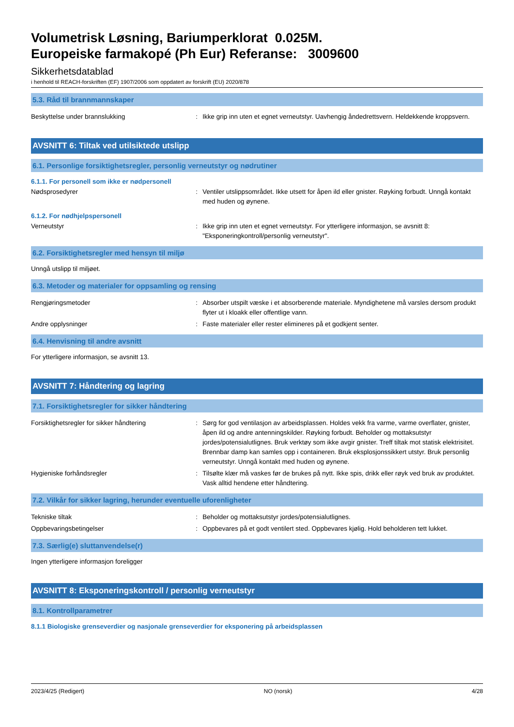Volumetrisk Løsning, Bariumperklorat 0.025M.
Europeiske farmakopé (Ph Eur) Referanse: 3009600
Sikkerhetsdatablad
i henhold til REACH-forskriften (EF) 1907/2006 som oppdatert av forskrift (EU) 2020/878
5.3. Råd til brannmannskaper
Beskyttelse under brannslukking : Ikke grip inn uten et egnet verneutstyr. Uavhengig åndedrettsvern. Heldekkende kroppsvern.
AVSNITT 6: Tiltak ved utilsiktede utslipp
6.1. Personlige forsiktighetsregler, personlig verneutstyr og nødrutiner
6.1.1. For personell som ikke er nødpersonell
Nødsprosedyrer : Ventiler utslippsområdet. Ikke utsett for åpen ild eller gnister. Røyking forbudt. Unngå kontakt med huden og øynene.
6.1.2. For nødhjelpspersonell
Verneutstyr : Ikke grip inn uten et egnet verneutstyr. For ytterligere informasjon, se avsnitt 8: "Eksponeringkontroll/personlig verneutstyr".
6.2. Forsiktighetsregler med hensyn til miljø
Unngå utslipp til miljøet.
6.3. Metoder og materialer for oppsamling og rensing
Rengjøringsmetoder : Absorber utspilt væske i et absorberende materiale. Myndighetene må varsles dersom produkt flyter ut i kloakk eller offentlige vann.
Andre opplysninger : Faste materialer eller rester elimineres på et godkjent senter.
6.4. Henvisning til andre avsnitt
For ytterligere informasjon, se avsnitt 13.
AVSNITT 7: Håndtering og lagring
7.1. Forsiktighetsregler for sikker håndtering
Forsiktighetsregler for sikker håndtering : Sørg for god ventilasjon av arbeidsplassen. Holdes vekk fra varme, varme overflater, gnister, åpen ild og andre antenningskilder. Røyking forbudt. Beholder og mottaksutstyr jordes/potensialutlignes. Bruk verktøy som ikke avgir gnister. Treff tiltak mot statisk elektrisitet. Brennbar damp kan samles opp i containeren. Bruk eksplosjonssikkert utstyr. Bruk personlig verneutstyr. Unngå kontakt med huden og øynene.
Hygieniske forhåndsregler : Tilsølte klær må vaskes før de brukes på nytt. Ikke spis, drikk eller røyk ved bruk av produktet. Vask alltid hendene etter håndtering.
7.2. Vilkår for sikker lagring, herunder eventuelle uforenligheter
Tekniske tiltak : Beholder og mottaksutstyr jordes/potensialutlignes.
Oppbevaringsbetingelser : Oppbevares på et godt ventilert sted. Oppbevares kjølig. Hold beholderen tett lukket.
7.3. Særlig(e) sluttanvendelse(r)
Ingen ytterligere informasjon foreligger
AVSNITT 8: Eksponeringskontroll / personlig verneutstyr
8.1. Kontrollparametrer
8.1.1 Biologiske grenseverdier og nasjonale grenseverdier for eksponering på arbeidsplassen
2023/4/25 (Redigert) NO (norsk) 4/28